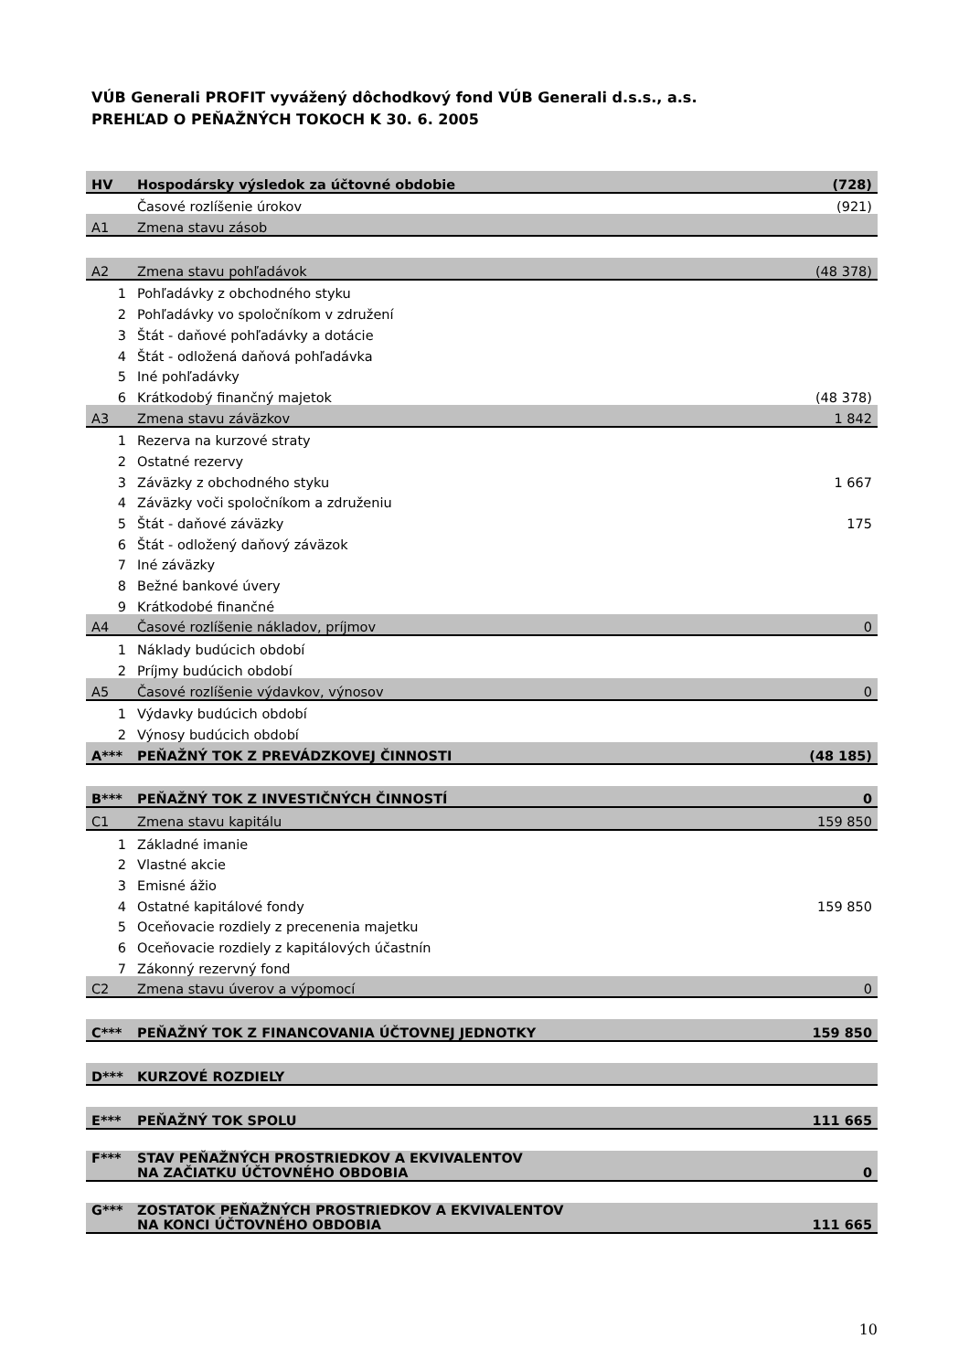VÚB Generali PROFIT vyvážený dôchodkový fond VÚB Generali d.s.s., a.s.
PREHĽAD O PEŇAŽNÝCH TOKOCH K 30. 6. 2005
| HV | Hospodársky výsledok za účtovné obdobie | (728) |
| | Časové rozlíšenie úrokov | (921) |
| A1 | Zmena stavu zásob | |
| A2 | Zmena stavu pohľadávok | (48 378) |
| 1 | Pohľadávky z obchodného styku | |
| 2 | Pohľadávky vo spoločníkom v združení | |
| 3 | Štát - daňové pohľadávky a dotácie | |
| 4 | Štát - odložená daňová pohľadávka | |
| 5 | Iné pohľadávky | |
| 6 | Krátkodobý finančný majetok | (48 378) |
| A3 | Zmena stavu záväzkov | 1 842 |
| 1 | Rezerva na kurzové straty | |
| 2 | Ostatné rezervy | |
| 3 | Záväzky z obchodného styku | 1 667 |
| 4 | Záväzky voči spoločníkom a združeniu | |
| 5 | Štát - daňové záväzky | 175 |
| 6 | Štát - odložený daňový záväzok | |
| 7 | Iné záväzky | |
| 8 | Bežné bankové úvery | |
| 9 | Krátkodobé finančné | |
| A4 | Časové rozlíšenie nákladov, príjmov | 0 |
| 1 | Náklady budúcich období | |
| 2 | Príjmy budúcich období | |
| A5 | Časové rozlíšenie výdavkov, výnosov | 0 |
| 1 | Výdavky budúcich období | |
| 2 | Výnosy budúcich období | |
| A*** | PEŇAŽNÝ TOK Z PREVÁDZKOVEJ ČINNOSTI | (48 185) |
| B*** | PEŇAŽNÝ TOK Z INVESTIČNÝCH ČINNOSTÍ | 0 |
| C1 | Zmena stavu kapitálu | 159 850 |
| 1 | Základné imanie | |
| 2 | Vlastné akcie | |
| 3 | Emisné ážio | |
| 4 | Ostatné kapitálové fondy | 159 850 |
| 5 | Oceňovacie rozdiely z precenenia majetku | |
| 6 | Oceňovacie rozdiely z kapitálových účastnín | |
| 7 | Zákonný rezervný fond | |
| C2 | Zmena stavu úverov a výpomocí | 0 |
| C*** | PEŇAŽNÝ TOK Z FINANCOVANIA ÚČTOVNEJ JEDNOTKY | 159 850 |
| D*** | KURZOVÉ ROZDIELY | |
| E*** | PEŇAŽNÝ TOK SPOLU | 111 665 |
| F*** | STAV PEŇAŽNÝCH PROSTRIEDKOV A EKVIVALENTOV NA ZAČIATKU ÚČTOVNÉHO OBDOBIA | 0 |
| G*** | ZOSTATOK PEŇAŽNÝCH PROSTRIEDKOV A EKVIVALENTOV NA KONCI ÚČTOVNÉHO OBDOBIA | 111 665 |
10